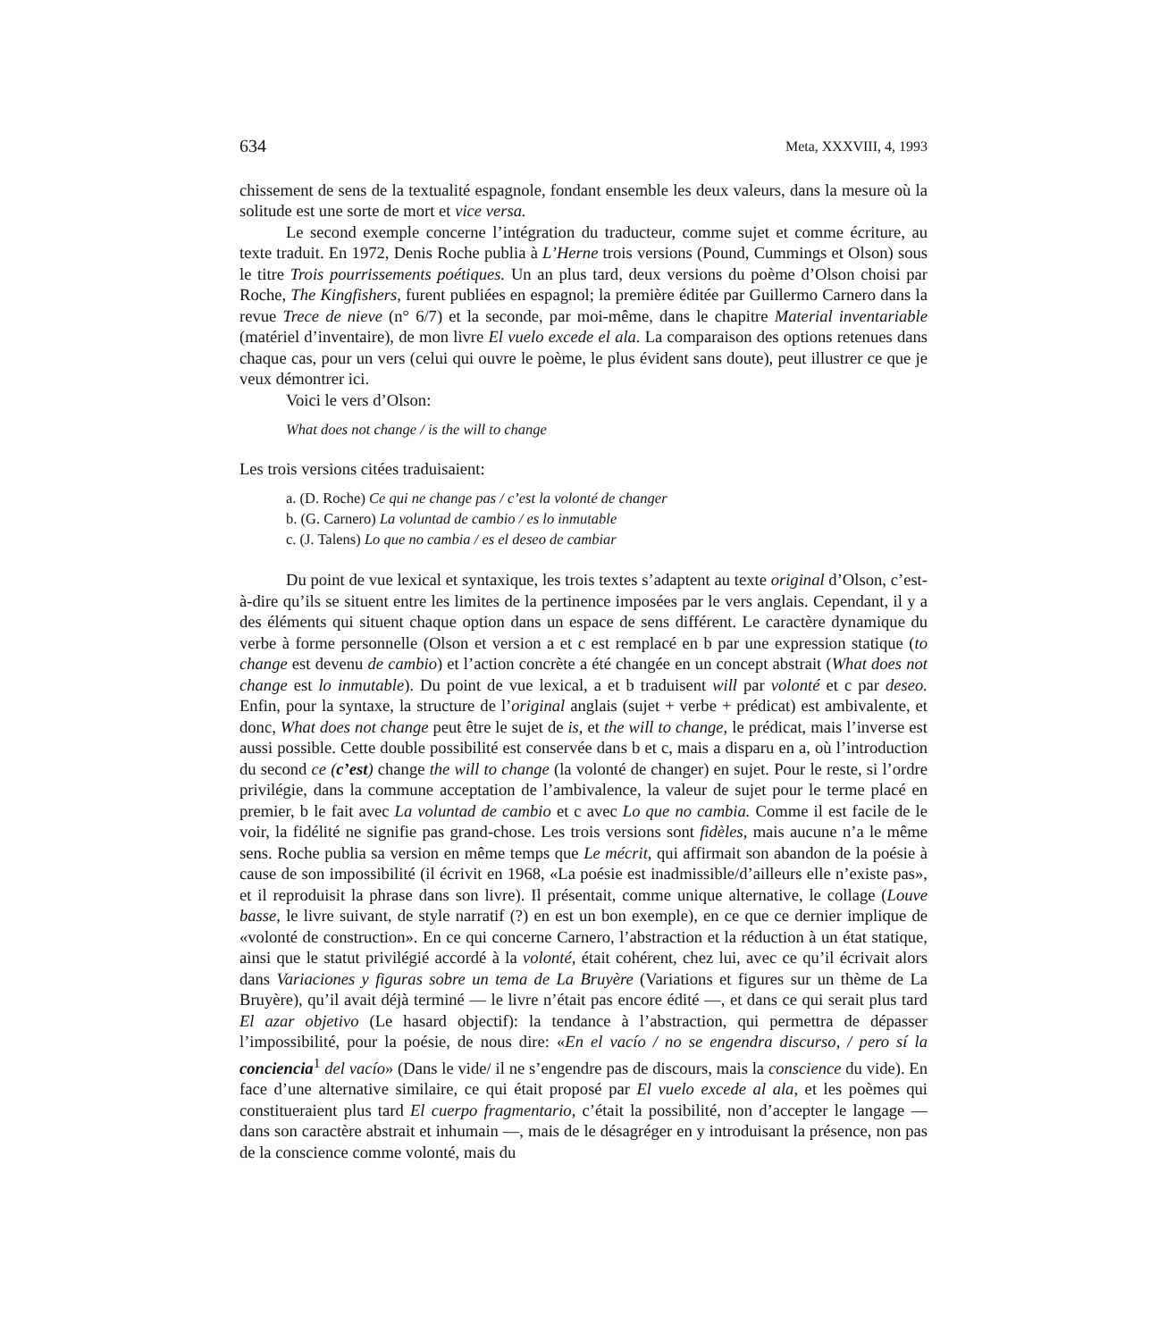634 Meta, XXXVIII, 4, 1993
chissement de sens de la textualité espagnole, fondant ensemble les deux valeurs, dans la mesure où la solitude est une sorte de mort et vice versa.
Le second exemple concerne l’intégration du traducteur, comme sujet et comme écriture, au texte traduit. En 1972, Denis Roche publia à L’Herne trois versions (Pound, Cummings et Olson) sous le titre Trois pourrissements poétiques. Un an plus tard, deux versions du poème d’Olson choisi par Roche, The Kingfishers, furent publiées en espagnol; la première éditée par Guillermo Carnero dans la revue Trece de nieve (n° 6/7) et la seconde, par moi-même, dans le chapitre Material inventariable (matériel d’inventaire), de mon livre El vuelo excede el ala. La comparaison des options retenues dans chaque cas, pour un vers (celui qui ouvre le poème, le plus évident sans doute), peut illustrer ce que je veux démontrer ici.
Voici le vers d’Olson:
What does not change / is the will to change
Les trois versions citées traduisaient:
a. (D. Roche) Ce qui ne change pas / c’est la volonté de changer
b. (G. Carnero) La voluntad de cambio / es lo inmutable
c. (J. Talens) Lo que no cambia / es el deseo de cambiar
Du point de vue lexical et syntaxique, les trois textes s’adaptent au texte original d’Olson, c’est-à-dire qu’ils se situent entre les limites de la pertinence imposées par le vers anglais. Cependant, il y a des éléments qui situent chaque option dans un espace de sens différent. Le caractère dynamique du verbe à forme personnelle (Olson et version a et c est remplacé en b par une expression statique (to change est devenu de cambio) et l’action concrète a été changée en un concept abstrait (What does not change est lo inmutable). Du point de vue lexical, a et b traduisent will par volonté et c par deseo. Enfin, pour la syntaxe, la structure de l’original anglais (sujet + verbe + prédicat) est ambivalente, et donc, What does not change peut être le sujet de is, et the will to change, le prédicat, mais l’inverse est aussi possible. Cette double possibilité est conservée dans b et c, mais a disparu en a, où l’introduction du second ce (c’est) change the will to change (la volonté de changer) en sujet. Pour le reste, si l’ordre privilégie, dans la commune acceptation de l’ambivalence, la valeur de sujet pour le terme placé en premier, b le fait avec La voluntad de cambio et c avec Lo que no cambia. Comme il est facile de le voir, la fidélité ne signifie pas grand-chose. Les trois versions sont fidèles, mais aucune n’a le même sens. Roche publia sa version en même temps que Le mécrit, qui affirmait son abandon de la poésie à cause de son impossibilité (il écrivit en 1968, «La poésie est inadmissible/d’ailleurs elle n’existe pas», et il reproduisit la phrase dans son livre). Il présentait, comme unique alternative, le collage (Louve basse, le livre suivant, de style narratif (?) en est un bon exemple), en ce que ce dernier implique de «volonté de construction». En ce qui concerne Carnero, l’abstraction et la réduction à un état statique, ainsi que le statut privilégié accordé à la volonté, était cohérent, chez lui, avec ce qu’il écrivait alors dans Variaciones y figuras sobre un tema de La Bruyère (Variations et figures sur un thème de La Bruyère), qu’il avait déjà terminé — le livre n’était pas encore édité —, et dans ce qui serait plus tard El azar objetivo (Le hasard objectif): la tendance à l’abstraction, qui permettra de dépasser l’impossibilité, pour la poésie, de nous dire: «En el vacío / no se engendra discurso, / pero sí la conciencia<sup>1</sup> del vacío» (Dans le vide/ il ne s’engendre pas de discours, mais la conscience du vide). En face d’une alternative similaire, ce qui était proposé par El vuelo excede al ala, et les poèmes qui constitueraient plus tard El cuerpo fragmentario, c’était la possibilité, non d’accepter le langage — dans son caractère abstrait et inhumain —, mais de le désagréger en y introduisant la présence, non pas de la conscience comme volonté, mais du